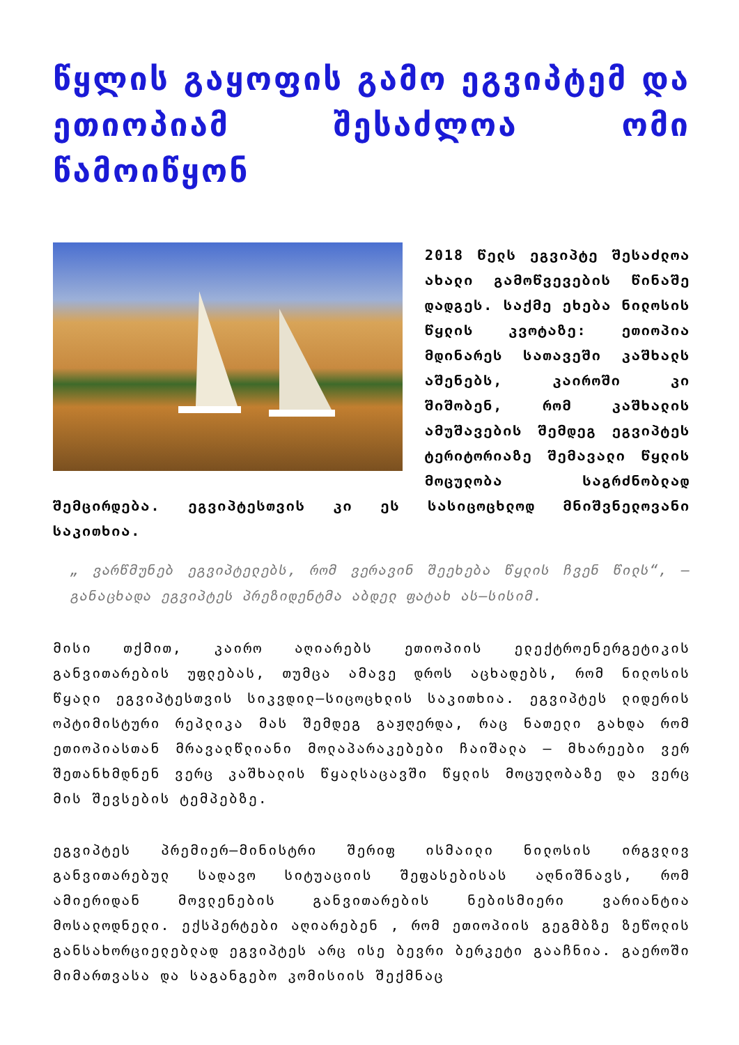წყლის გაყოფის გამო ეგვიპტემ და ეთიოპიამ შესაძლოა ომი წამოიწყონ
2018 წელს ეგვიპტე შესაძლოა ახალი გამოწვევების წინაშე დადგეს. საქმე ეხება ნილოსის წყლის კვოტაზე: ეთიოპია მდინარეს სათავეში კაშხალს აშენებს, კაიროში კი შიშობენ, რომ კაშხალის ამუშავების შემდეგ ეგვიპტეს ტერიტორიაზე შემავალი წყლის მოცულობა საგრძნობლად შემცირდება. ეგვიპტესთვის კი ეს სასიცოცხლოდ მნიშვნელოვანი საკითხია.
„ ვარწმუნებ ეგვიპტელებს, რომ ვერავინ შეეხება წყლის ჩვენ წილს“, — განაცხადა ეგვიპტეს პრეზიდენტმა აბდელ ფატახ ას–სისიმ.
მისი თქმით, კაირო აღიარებს ეთიოპიის ელექტროენერგეტიკის განვითარების უფლებას, თუმცა ამავე დროს აცხადებს, რომ ნილოსის წყალი ეგვიპტესთვის სიკვდილ–სიცოცხლის საკითხია. ეგვიპტეს ლიდერის ოპტიმისტური რეპლიკა მას შემდეგ გაჟღერდა, რაც ნათელი გახდა რომ ეთიოპიასთან მრავალწლიანი მოლაპარაკებები ჩაიშალა — მხარეები ვერ შეთანხმდნენ ვერც კაშხალის წყალსაცავში წყლის მოცულობაზე და ვერც მის შევსების ტემპებზე.
ეგვიპტეს პრემიერ–მინისტრი შერიფ ისმაილი ნილოსის ირგვლივ განვითარებულ სადავო სიტუაციის შეფასებისას აღნიშნავს, რომ ამიერიდან მოვლენების განვითარების ნებისმიერი ვარიანტია მოსალოდნელი. ექსპერტები აღიარებენ , რომ ეთიოპიის გეგმბზე ზეწოლის განსახორციელებლად ეგვიპტეს არც ისე ბევრი ბერკეტი გააჩნია. გაეროში მიმართვასა და საგანგებო კომისიის შექმნაც